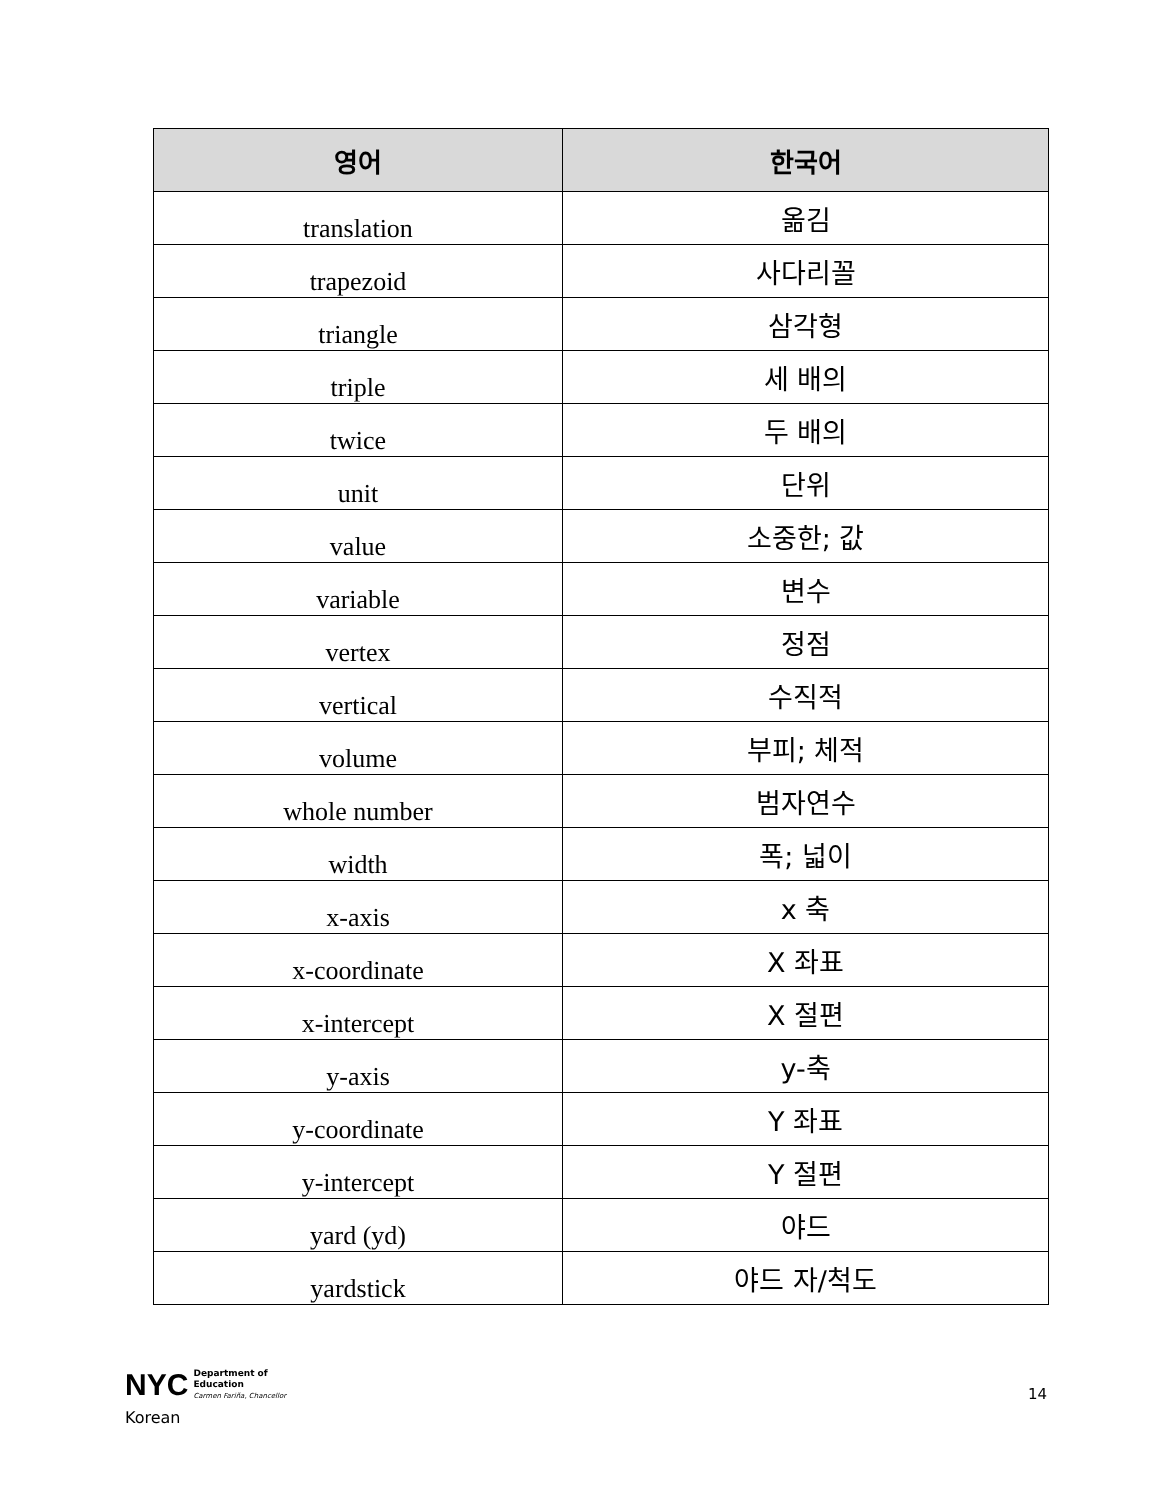| 영어 | 한국어 |
| --- | --- |
| translation | 옮김 |
| trapezoid | 사다리꼴 |
| triangle | 삼각형 |
| triple | 세 배의 |
| twice | 두 배의 |
| unit | 단위 |
| value | 소중한; 값 |
| variable | 변수 |
| vertex | 정점 |
| vertical | 수직적 |
| volume | 부피; 체적 |
| whole number | 범자연수 |
| width | 폭; 넓이 |
| x-axis | x 축 |
| x-coordinate | X 좌표 |
| x-intercept | X 절편 |
| y-axis | y-축 |
| y-coordinate | Y 좌표 |
| y-intercept | Y 절편 |
| yard (yd) | 야드 |
| yardstick | 야드 자/척도 |
NYC Department of
Education
Carmen Fariña, Chancellor
Korean
14